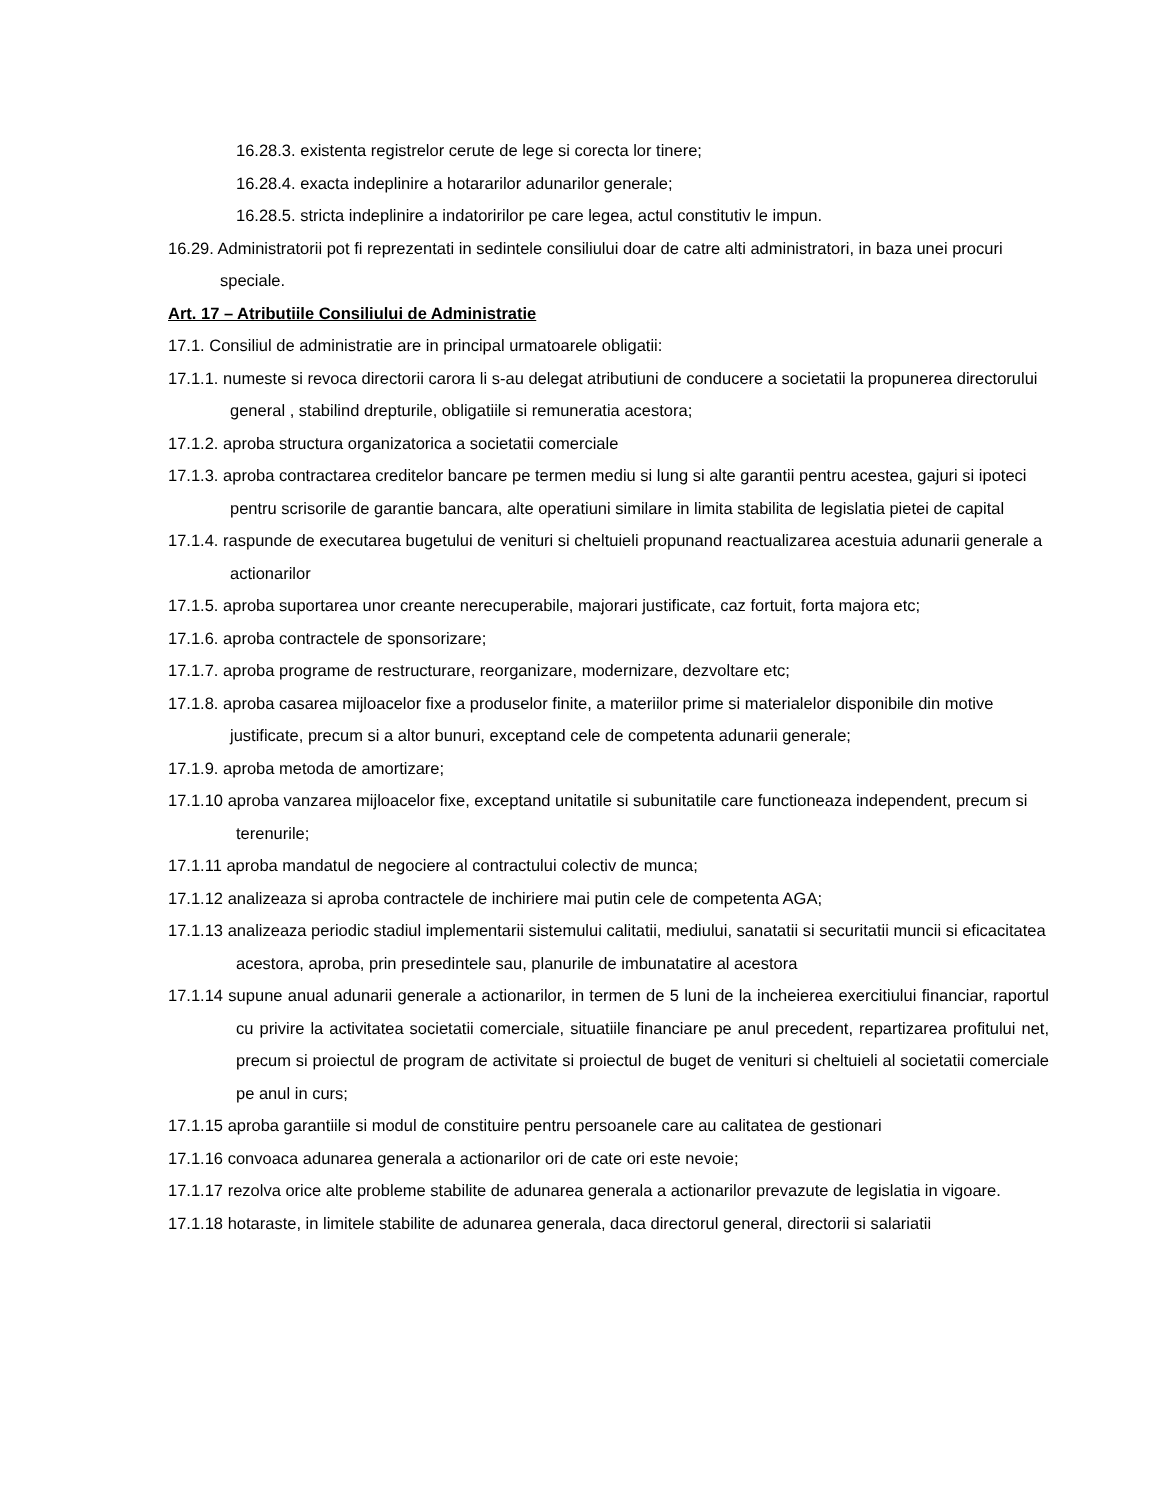16.28.3. existenta registrelor cerute de lege si corecta lor tinere;
16.28.4. exacta indeplinire a hotararilor adunarilor generale;
16.28.5. stricta indeplinire a indatoririlor pe care legea, actul constitutiv le impun.
16.29. Administratorii pot fi reprezentati in sedintele consiliului doar de catre alti administratori, in baza unei procuri speciale.
Art. 17 – Atributiile Consiliului de Administratie
17.1. Consiliul de administratie are in principal urmatoarele obligatii:
17.1.1. numeste si revoca directorii carora li s-au delegat atributiuni de conducere a societatii la propunerea directorului general , stabilind drepturile, obligatiile si remuneratia acestora;
17.1.2. aproba structura organizatorica a societatii comerciale
17.1.3. aproba contractarea creditelor bancare pe termen mediu si lung si alte garantii pentru acestea, gajuri si ipoteci pentru scrisorile de garantie bancara, alte operatiuni similare in limita stabilita de legislatia pietei de capital
17.1.4. raspunde de executarea bugetului de venituri si cheltuieli propunand reactualizarea acestuia adunarii generale a actionarilor
17.1.5. aproba suportarea unor creante nerecuperabile, majorari justificate, caz fortuit, forta majora etc;
17.1.6. aproba contractele de sponsorizare;
17.1.7. aproba programe de restructurare, reorganizare, modernizare, dezvoltare etc;
17.1.8. aproba casarea mijloacelor fixe a produselor finite, a materiilor prime si materialelor disponibile din motive justificate, precum si a altor bunuri, exceptand cele de competenta adunarii generale;
17.1.9. aproba metoda de amortizare;
17.1.10 aproba vanzarea mijloacelor fixe, exceptand unitatile si subunitatile care functioneaza independent, precum si terenurile;
17.1.11 aproba mandatul de negociere al contractului colectiv de munca;
17.1.12 analizeaza si aproba contractele de inchiriere mai putin cele de competenta AGA;
17.1.13 analizeaza periodic stadiul implementarii sistemului calitatii, mediului, sanatatii si securitatii muncii si eficacitatea acestora, aproba, prin presedintele sau, planurile de imbunatatire al acestora
17.1.14 supune anual adunarii generale a actionarilor, in termen de 5 luni de la incheierea exercitiului financiar, raportul cu privire la activitatea societatii comerciale, situatiile financiare pe anul precedent, repartizarea profitului net, precum si proiectul de program de activitate si proiectul de buget de venituri si cheltuieli al societatii comerciale pe anul in curs;
17.1.15 aproba garantiile si modul de constituire pentru persoanele care au calitatea de gestionari
17.1.16 convoaca adunarea generala a actionarilor ori de cate ori este nevoie;
17.1.17 rezolva orice alte probleme stabilite de adunarea generala a actionarilor prevazute de legislatia in vigoare.
17.1.18 hotaraste, in limitele stabilite de adunarea generala, daca directorul general, directorii si salariatii